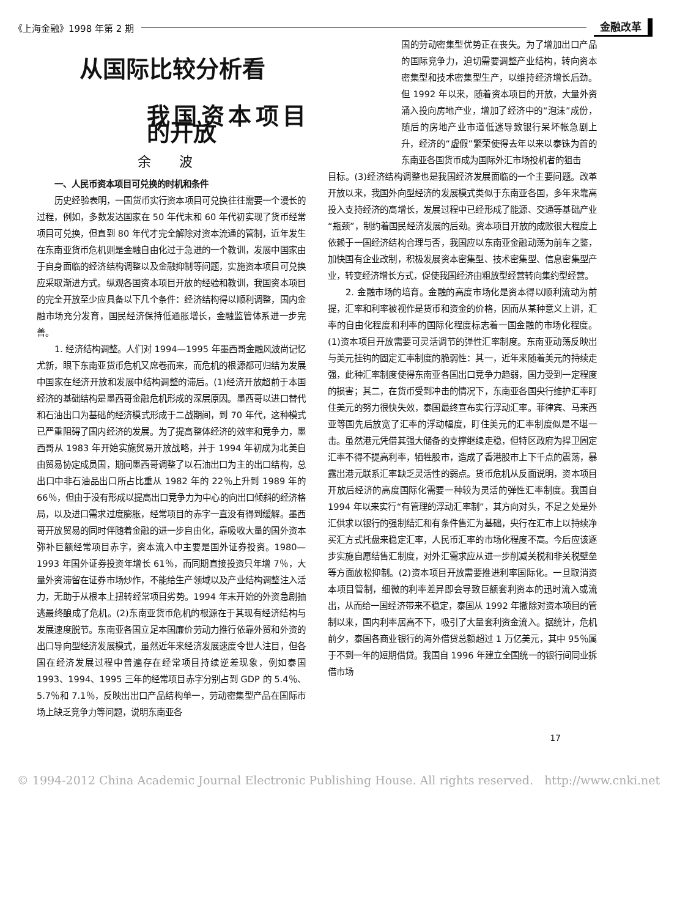《上海金融》1998 年第 2 期 金融改革
从国际比较分析看
我国资本项目的开放
余 波
一、人民币资本项目可兑换的时机和条件
历史经验表明，一国货币实行资本项目可兑换往往需要一个漫长的过程，例如，多数发达国家在 50 年代末和 60 年代初实现了货币经常项目可兑换，但直到 80 年代才完全解除对资本流通的管制，近年发生在东南亚货币危机则是金融自由化过于急进的一个教训，发展中国家由于自身面临的经济结构调整以及金融抑制等问题，实施资本项目可兑换应采取渐进方式。纵观各国资本项目开放的经验和教训，我国资本项目的完全开放至少应具备以下几个条件：经济结构得以顺利调整，国内金融市场充分发育，国民经济保持低通胀增长，金融监管体系进一步完善。
1. 经济结构调整。人们对 1994—1995 年墨西哥金融风波尚记忆尤新，眼下东南亚货币危机又席卷而来，而危机的根源都可归结为发展中国家在经济开放和发展中结构调整的滞后。(1)经济开放超前于本国经济的基础结构是墨西哥金融危机形成的深层原因。墨西哥以进口替代和石油出口为基础的经济模式形成于二战期间，到 70 年代，这种模式已严重阻碍了国内经济的发展。为了提高整体经济的效率和竞争力，墨西哥从 1983 年开始实施贸易开放战略，并于 1994 年初成为北美自由贸易协定成员国，期间墨西哥调整了以石油出口为主的出口结构，总出口中非石油品出口所占比重从 1982 年的 22％上升到 1989 年的 66％，但由于没有形成以提高出口竞争力为中心的向出口倾斜的经济格局，以及进口需求过度膨胀，经常项目的赤字一直没有得到缓解。墨西哥开放贸易的同时伴随着金融的进一步自由化，靠吸收大量的国外资本弥补巨额经常项目赤字，资本流入中主要是国外证券投资。1980—1993 年国外证券投资年增长 61％，而同期直接投资只年增 7％，大量外资滞留在证券市场炒作，不能给生产领域以及产业结构调整注入活力，无助于从根本上扭转经常项目劣势。1994 年末开始的外资急剧抽逃最终酿成了危机。(2)东南亚货币危机的根源在于其现有经济结构与发展速度脱节。东南亚各国立足本国廉价劳动力推行依靠外贸和外资的出口导向型经济发展模式，虽然近年来经济发展速度令世人注目，但各国在经济发展过程中普遍存在经常项目持续逆差现象，例如泰国 1993、1994、1995 三年的经常项目赤字分别占到 GDP 的 5.4％、5.7％和 7.1％，反映出出口产品结构单一，劳动密集型产品在国际市场上缺乏竞争力等问题，说明东南亚各
国的劳动密集型优势正在丧失。为了增加出口产品的国际竞争力，迫切需要调整产业结构，转向资本密集型和技术密集型生产，以维持经济增长后劲。但 1992 年以来，随着资本项目的开放，大量外资涌入投向房地产业，增加了经济中的“泡沫”成份，随后的房地产业市道低迷导致银行呆坏帐急剧上升，经济的“虚假”繁荣使得去年以来以泰铢为首的东南亚各国货币成为国际外汇市场投机者的狙击
目标。(3)经济结构调整也是我国经济发展面临的一个主要问题。改革开放以来，我国外向型经济的发展模式类似于东南亚各国，多年来靠高投入支持经济的高增长，发展过程中已经形成了能源、交通等基础产业“瓶颈”，制约着国民经济发展的后劲。资本项目开放的成败很大程度上依赖于一国经济结构合理与否，我国应以东南亚金融动荡为前车之鉴，加快国有企业改制，积极发展资本密集型、技术密集型、信息密集型产业，转变经济增长方式，促使我国经济由粗放型经营转向集约型经营。
2. 金融市场的培育。金融的高度市场化是资本得以顺利流动为前提，汇率和利率被视作是货币和资金的价格，因而从某种意义上讲，汇率的自由化程度和利率的国际化程度标志着一国金融的市场化程度。(1)资本项目开放需要可灵活调节的弹性汇率制度。东南亚动荡反映出与美元挂钩的固定汇率制度的脆弱性：其一，近年来随着美元的持续走强，此种汇率制度使得东南亚各国出口竞争力趋弱，国力受到一定程度的损害；其二，在货币受到冲击的情况下，东南亚各国央行维护汇率盯住美元的努力很快失效，泰国最终宣布实行浮动汇率。菲律宾、马来西亚等国先后放宽了汇率的浮动幅度，盯住美元的汇率制度似是不堪一击。虽然港元凭借其强大储备的支撑继续走稳，但特区政府为捍卫固定汇率不得不提高利率，牺牲股市，造成了香港股市上下千点的震荡，暴露出港元联系汇率缺乏灵活性的弱点。货币危机从反面说明，资本项目开放后经济的高度国际化需要一种较为灵活的弹性汇率制度。我国自 1994 年以来实行“有管理的浮动汇率制”，其方向对头，不足之处是外汇供求以银行的强制结汇和有条件售汇为基础，央行在汇市上以持续净买汇方式托盘来稳定汇率，人民币汇率的市场化程度不高。今后应该逐步实施自愿结售汇制度，对外汇需求应从进一步削减关税和非关税壁垒等方面放松抑制。(2)资本项目开放需要推进利率国际化。一旦取消资本项目管制，细微的利率差异即会导致巨额套利资本的迅时流入或流出，从而给一国经济带来不稳定，泰国从 1992 年撤除对资本项目的管制以来，国内利率居高不下，吸引了大量套利资金流入。据统计，危机前夕，泰国各商业银行的海外借贷总额超过 1 万亿美元，其中 95％属于不到一年的短期借贷。我国自 1996 年建立全国统一的银行间同业拆借市场
17
© 1994-2012 China Academic Journal Electronic Publishing House. All rights reserved. http://www.cnki.net